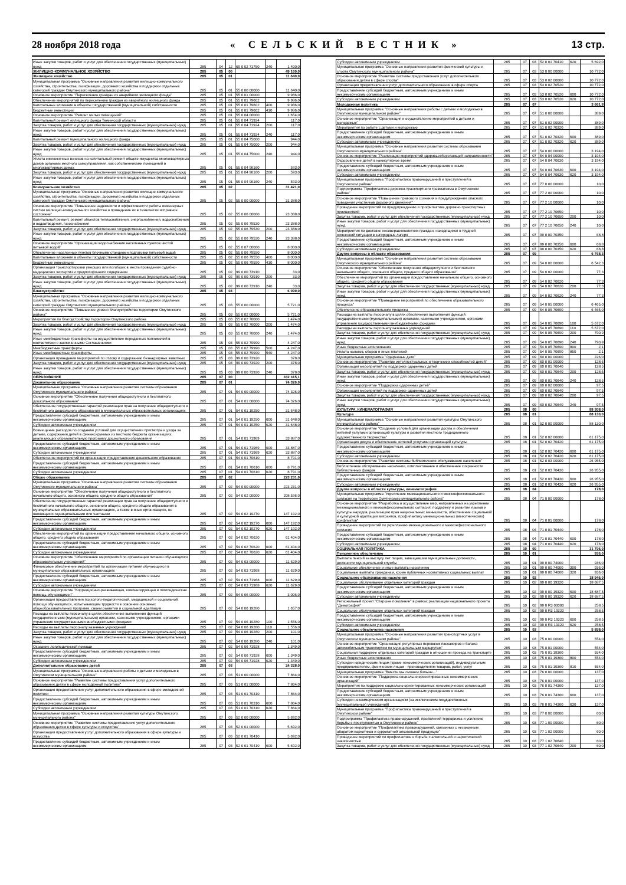28 ноября 2018 года « СЕЛЬСКИЙ ВЕСТНИК » 13 стр.
| Иные закупки товаров, работ и услуг для обеспечения государственных (муниципальных) нужд | 285 | 04 | 12 | 69 0 02 71750 | 240 | 1 400,0 |
| ЖИЛИЩНО-КОММУНАЛЬНОЕ ХОЗЯЙСТВО | 285 | 05 | 00 | | | 49 160,0 |
| Жилищное хозяйство | 285 | 05 | 01 | | | 11 640,0 |
| Муниципальная программа "Основные направления развития жилищно-коммунального хозяйства, строительства, газификации, дорожного хозяйства и поддержки отдельных категорий граждан Омутинского муниципального района" | 285 | 05 | 01 | 55 0 00 00000 | | 11 640,0 |
| Основное мероприятие "Переселение граждан из аварийного жилищного фонда" | 285 | 05 | 01 | 55 0 01 00000 | | 9 986,0 |
| Обеспечение мероприятий по переселению граждан из аварийного жилищного фонда | 285 | 05 | 01 | 55 0 01 79602 | | 9 986,0 |
| Капитальные вложения в объекты государственной (муниципальной) собственности | 285 | 05 | 01 | 55 0 01 79602 | 400 | 9 986,0 |
| Бюджетные инвестиции | 285 | 05 | 01 | 55 0 01 79602 | 410 | 9 986,0 |
| Основное мероприятие "Ремонт жилых помещений" | 285 | 05 | 01 | 55 0 04 00000 | | 1 654,0 |
| Капитальный ремонт жилищного фонда Тюменской области | 285 | 05 | 01 | 55 0 04 71924 | | 117,0 |
| Закупка товаров, работ и услуг для обеспечения государственных (муниципальных) нужд | 285 | 05 | 01 | 55 0 04 71924 | 200 | 117,0 |
| Иные закупки товаров, работ и услуг для обеспечения государственных (муниципальных) нужд | 285 | 05 | 01 | 55 0 04 71924 | 240 | 117,0 |
| Капитальный ремонт муниципального жилищного фонда | 285 | 05 | 01 | 55 0 04 75000 | | 944,0 |
| Закупка товаров, работ и услуг для обеспечения государственных (муниципальных) нужд | 285 | 05 | 01 | 55 0 04 75000 | 200 | 944,0 |
| Иные закупки товаров, работ и услуг для обеспечения государственных (муниципальных) нужд | 285 | 05 | 01 | 55 0 04 75000 | 240 | 944,0 |
| Уплата ежемесячных взносов на капитальный ремонт общего имущества многоквартирных домов органами местного самоуправления, как собственниками помещений в многоквартирных домах | 285 | 05 | 01 | 55 0 04 96160 | | 593,0 |
| Закупка товаров, работ и услуг для обеспечения государственных (муниципальных) нужд | 285 | 05 | 01 | 55 0 04 96160 | 200 | 593,0 |
| Иные закупки товаров, работ и услуг для обеспечения государственных (муниципальных) нужд | 285 | 05 | 01 | 55 0 04 96160 | 240 | 593,0 |
| Коммунальное хозяйство | 285 | 05 | 02 | | | 31 421,0 |
| Муниципальная программа "Основные направления развития жилищно-коммунального хозяйства, строительства, газификации, дорожного хозяйства и поддержки отдельных категорий граждан Омутинского муниципального района" | 285 | 05 | 02 | 55 0 00 00000 | | 31 388,0 |
| Основное мероприятие "Повышение надежности и эффективности работы инженерных систем жилищно-коммунального хозяйства и приведение их в технически исправное состояние" | 285 | 05 | 02 | 55 0 06 00000 | | 23 388,0 |
| Капитальный ремонт, ремонт объектов теплоснабжения, энергоснабжения, водоснабжения и водоотведения, газоснабжения | 285 | 05 | 02 | 55 0 06 79530 | | 23 388,0 |
| Закупка товаров, работ и услуг для обеспечения государственных (муниципальных) нужд | 285 | 05 | 02 | 55 0 06 79530 | 200 | 23 388,0 |
| Иные закупки товаров, работ и услуг для обеспечения государственных (муниципальных) нужд | 285 | 05 | 02 | 55 0 06 79530 | 240 | 23 388,0 |
| Основное мероприятие "Организация водоснабжения населенных пунктов чистой питьевой водой" | 285 | 05 | 02 | 55 0 07 00000 | | 8 000,0 |
| Обеспечение населенных пунктов блочными станциями подготовки питьевой водой | 285 | 05 | 02 | 55 0 06 79550 | | 8 000,0 |
| Капитальные вложения в объекты государственной (муниципальной) собственности | 285 | 05 | 02 | 55 0 06 79550 | 400 | 8 000,0 |
| Бюджетные инвестиции | 285 | 05 | 02 | 55 0 06 79550 | 410 | 8 000,0 |
| Организация транспортировки умерших или погибших в места проведения судебно-медицинских экспертиз и предпохоронного содержания | 285 | 05 | 02 | 99 0 00 73910 | | 33,0 |
| Закупка товаров, работ и услуг для обеспечения государственных (муниципальных) нужд | 285 | 05 | 02 | 99 0 00 73910 | 200 | 33,0 |
| Иные закупки товаров, работ и услуг для обеспечения государственных (муниципальных) нужд | 285 | 05 | 02 | 99 0 00 73910 | 240 | 33,0 |
| Благоустройство | 285 | 05 | 03 | | | 6 099,0 |
| Муниципальная программа "Основные направления развития жилищно-коммунального хозяйства, строительства, газификации, дорожного хозяйства и поддержки отдельных категорий граждан Омутинского муниципального района" | 285 | 05 | 03 | 55 0 00 00000 | | 5 721,0 |
| Основное мероприятие "Повышение уровня благоустройства территории Омутинского района" | 285 | 05 | 03 | 55 0 02 00000 | | 5 721,0 |
| Мероприятия по благоустройству территории Омутинского района | 285 | 05 | 03 | 55 0 02 76000 | | 1 474,0 |
| Закупка товаров, работ и услуг для обеспечения государственных (муниципальных) нужд | 285 | 05 | 03 | 55 0 02 76000 | 200 | 1 474,0 |
| Иные закупки товаров, работ и услуг для обеспечения государственных (муниципальных) нужд | 285 | 05 | 03 | 55 0 02 76000 | 240 | 1 474,0 |
| Иные межбюджетные трансферты на осуществление переданных полномочий в соответствии с заключенными Соглашениями | 285 | 05 | 03 | 55 0 02 79990 | | 4 247,0 |
| Межбюджетные трансферты | 285 | 05 | 03 | 55 0 02 79990 | 500 | 4 247,0 |
| Иные межбюджетные трансферты | 285 | 05 | 03 | 55 0 02 79990 | 540 | 4 247,0 |
| Организация проведения мероприятий по отлову и содержанию безнадзорных животных | 285 | 05 | 03 | 99 0 00 73920 | | 378,0 |
| Закупка товаров, работ и услуг для обеспечения государственных (муниципальных) нужд | 285 | 05 | 03 | 99 0 00 73920 | 200 | 378,0 |
| Иные закупки товаров, работ и услуг для обеспечения государственных (муниципальных) нужд | 285 | 05 | 03 | 99 0 00 73920 | 240 | 378,0 |
| ОБРАЗОВАНИЕ | 285 | 07 | 00 | | | 332 315,1 |
| Дошкольное образование | 285 | 07 | 01 | | | 74 326,0 |
| Муниципальная программа "Основные направления развития системы образования Омутинского муниципального района" | 285 | 07 | 01 | 54 0 00 00000 | | 74 326,0 |
| Основное мероприятие "Обеспечение получения общедоступного и бесплатного дошкольного образования" | 285 | 07 | 01 | 54 0 01 00000 | | 74 326,0 |
| Обеспечение государственных гарантий реализации прав на получение общедоступного и бесплатного дошкольного образования в муниципальных образовательных организациях | 285 | 07 | 01 | 54 0 01 19250 | | 31 648,0 |
| Предоставление субсидий бюджетным, автономным учреждениям и иным некоммерческим организациям | 285 | 07 | 01 | 54 0 01 19250 | 600 | 31 648,0 |
| Субсидии автономным учреждениям | 285 | 07 | 01 | 54 0 01 19250 | 620 | 31 648,0 |
| Возмещение расходов по созданию условий для осуществления присмотра и ухода за детьми, содержания детей в финансируемых из местного бюджета организациях, реализующих образовательную программу дошкольного образования | 285 | 07 | 01 | 54 0 01 71969 | | 33 887,0 |
| Предоставление субсидий бюджетным, автономным учреждениям и иным некоммерческим организациям | 285 | 07 | 01 | 54 0 01 71969 | 600 | 33 887,0 |
| Субсидии автономным учреждениям | 285 | 07 | 01 | 54 0 01 71969 | 620 | 33 887,0 |
| Обеспечение мероприятий по организации предоставления дошкольного образования | 285 | 07 | 01 | 54 0 01 70610 | | 8 791,0 |
| Предоставление субсидий бюджетным, автономным учреждениям и иным некоммерческим организациям | 285 | 07 | 01 | 54 0 01 70610 | 600 | 8 791,0 |
| Субсидии автономным учреждениям | 285 | 07 | 01 | 54 0 01 70610 | 620 | 8 791,0 |
| Общее образование | 285 | 07 | 02 | | | 223 231,0 |
| Муниципальная программа "Основные направления развития системы образования Омутинского муниципального района" | 285 | 07 | 02 | 54 0 00 00000 | | 223 231,0 |
| Основное мероприятие "Обеспечение получения общедоступного и бесплатного начального общего, основного общего, среднего общего образования" | 285 | 07 | 02 | 54 0 02 00000 | | 208 596,0 |
| Обеспечение государственных гарантий реализации прав на получение общедоступного и бесплатного начального общего, основного общего, среднего общего образования в муниципальных образовательных организациях, а также в иных организациях, не являющихся муниципальными или частными | 285 | 07 | 02 | 54 0 02 19270 | | 147 192,0 |
| Предоставление субсидий бюджетным, автономным учреждениям и иным некоммерческим организациям | 285 | 07 | 02 | 54 0 02 19270 | 600 | 147 192,0 |
| Субсидии автономным учреждениям | 285 | 07 | 02 | 54 0 02 19270 | 620 | 147 192,0 |
| Обеспечение мероприятий по организации предоставления начального общего, основного общего, среднего общего образования | 285 | 07 | 02 | 54 0 02 70620 | | 61 404,0 |
| Предоставление субсидий бюджетным, автономным учреждениям и иным некоммерческим организациям | 285 | 07 | 02 | 54 0 02 70620 | 600 | 61 404,0 |
| Субсидии автономным учреждениям | 285 | 07 | 02 | 54 0 02 70620 | 620 | 61 404,0 |
| Основное мероприятие "Обеспечение мероприятий по организации питания обучающихся образовательных учреждений" | 285 | 07 | 02 | 54 0 03 00000 | | 11 629,0 |
| Финансовое обеспечение мероприятий по организации питания обучающихся в муниципальных образовательных организациях | 285 | 07 | 02 | 54 0 03 71968 | | 11 629,0 |
| Предоставление субсидий бюджетным, автономным учреждениям и иным некоммерческим организациям | 285 | 07 | 02 | 54 0 03 71968 | 600 | 11 629,0 |
| Субсидии автономным учреждениям | 285 | 07 | 02 | 54 0 03 71968 | 620 | 11 629,0 |
| Основное мероприятие "Коррекционно-развивающая, компенсирующая и логопедическая помощь обучающимся" | 285 | 07 | 02 | 54 0 06 00000 | | 3 006,0 |
| Организация предоставления психолого-педагогической, медицинской и социальной помощи обучающимся, испытывающим трудности в освоении основных общеобразовательных программ, своем развитии и социальной адаптации | 285 | 07 | 02 | 54 0 06 19280 | | 1 657,0 |
| Расходы на выплаты персоналу в целях обеспечения выполнения функций государственными (муниципальными) органами, казенными учреждениями, органами управления государственными внебюджетными фондами | 285 | 07 | 02 | 54 0 06 19280 | 100 | 1 556,0 |
| Расходы на выплаты персоналу казенных учреждений | 285 | 07 | 02 | 54 0 06 19280 | 110 | 1 556,0 |
| Закупка товаров, работ и услуг для обеспечения государственных (муниципальных) нужд | 285 | 07 | 02 | 54 0 06 19280 | 200 | 101,0 |
| Иные закупки товаров, работ и услуг для обеспечения государственных (муниципальных) нужд | 285 | 07 | 02 | 54 0 06 19280 | 240 | 101,0 |
| Оказание логопедической помощи | 285 | 07 | 02 | 54 0 06 71928 | | 1 349,0 |
| Предоставление субсидий бюджетным, автономным учреждениям и иным некоммерческим организациям | 285 | 07 | 02 | 54 0 06 71928 | 600 | 1 349,0 |
| Субсидии автономным учреждениям | 285 | 07 | 02 | 54 0 06 71928 | 620 | 1 349,0 |
| Дополнительное образование детей | 285 | 07 | 03 | | | 24 328,0 |
| Муниципальная программа "Основные направления работы с детьми и молодежью в Омутинском муниципальном районе" | 285 | 07 | 03 | 51 0 00 00000 | | 7 864,0 |
| Основное мероприятие "Развитие системы предоставления услуг дополнительного образования детям в сфере молодежной политики" | 285 | 07 | 03 | 51 0 01 00000 | | 7 864,0 |
| Организация предоставления услуг дополнительного образования в сфере молодежной политики | 285 | 07 | 03 | 51 0 01 70310 | | 7 864,0 |
| Предоставление субсидий бюджетным, автономным учреждениям и иным некоммерческим организациям | 285 | 07 | 03 | 51 0 01 70310 | 600 | 7 864,0 |
| Субсидии автономным учреждениям | 285 | 07 | 03 | 51 0 01 70310 | 620 | 7 864,0 |
| Муниципальная программа "Основные направления развития культуры Омутинского муниципального района" | 285 | 07 | 03 | 52 0 00 00000 | | 5 692,0 |
| Основное мероприятие "Развитие системы предоставления услуг дополнительного образования детям в сфере культуры и искусства" | 285 | 07 | 03 | 52 0 01 00000 | | 5 692,0 |
| Организация предоставления услуг дополнительного образования в сфере культуры и искусства | 285 | 07 | 03 | 52 0 01 70410 | | 5 692,0 |
| Предоставление субсидий бюджетным, автономным учреждениям и иным некоммерческим организациям | 285 | 07 | 03 | 52 0 01 70410 | 600 | 5 692,0 |
| Субсидии автономным учреждениям | 285 | 07 | 03 | 52 0 01 70410 | 620 | 5 692,0 |
| Муниципальная программа "Основные направления развития физической культуры и спорта Омутинского муниципального района" | 285 | 07 | 03 | 53 0 00 00000 | | 10 772,0 |
| Основное мероприятие "Развитие системы предоставления услуг дополнительного образования детям в сфере спорта" | 285 | 07 | 03 | 53 0 02 00000 | | 10 772,0 |
| Организация предоставления услуг дополнительного образования в сфере спорта | 285 | 07 | 03 | 53 0 02 70520 | | 10 772,0 |
| Предоставление субсидий бюджетным, автономным учреждениям и иным некоммерческим организациям | 285 | 07 | 03 | 53 0 02 70520 | 600 | 10 772,0 |
| Субсидии автономным учреждениям | 285 | 07 | 03 | 53 0 02 70520 | 620 | 10 772,0 |
| Молодежная политика | 285 | 07 | 07 | | | 3 661,8 |
| Муниципальная программа "Основные направления работы с детьми и молодежью в Омутинском муниципальном районе" | 285 | 07 | 07 | 51 0 00 00000 | | 389,0 |
| Основное мероприятие "Организация и осуществление мероприятий с детьми и молодежью" | 285 | 07 | 07 | 51 0 02 00000 | | 389,0 |
| Мероприятия по работе с детьми и молодежью | 285 | 07 | 07 | 51 0 02 70320 | | 389,0 |
| Предоставление субсидий бюджетным, автономным учреждениям и иным некоммерческим организациям | 285 | 07 | 07 | 51 0 02 70320 | 600 | 389,0 |
| Субсидии автономным учреждениям | 285 | 07 | 07 | 51 0 02 70320 | 620 | 389,0 |
| Муниципальная программа "Основные направления развития системы образования Омутинского муниципального района" | 285 | 07 | 07 | 54 0 00 00000 | | 3 194,0 |
| Основное мероприятие "Реализация мероприятий здоровьесберегающей направленности" | 285 | 07 | 07 | 54 0 04 00000 | | 3 194,0 |
| Оздоровление детей в каникулярное время | 285 | 07 | 07 | 54 0 04 70630 | | 3 194,0 |
| Предоставление субсидий бюджетным, автономным учреждениям и иным некоммерческим организациям | 285 | 07 | 07 | 54 0 04 70630 | 600 | 3 194,0 |
| Субсидии автономным учреждениям | 285 | 07 | 07 | 54 0 04 70630 | 620 | 3 194,0 |
| Муниципальная программа "Профилактика правонарушений и преступлений в Омутинском районе" | 285 | 07 | 07 | 77 0 00 00000 | | 10,0 |
| Подпрограмма "Профилактика дорожно-транспортного травматизма в Омутинском районе" | 285 | 07 | 07 | 77 2 00 00000 | | 10,0 |
| Основное мероприятие "Повышение правового сознания и предупреждения опасного поведения участников дорожного движения" | 285 | 07 | 07 | 77 2 10 00000 | | 10,0 |
| Проведение мероприятий по предупреждению и профилактике дорожно-транспортных проишествий | 285 | 07 | 07 | 77 2 10 70650 | | 10,0 |
| Закупка товаров, работ и услуг для обеспечения государственных (муниципальных) нужд | 285 | 07 | 07 | 77 2 10 70650 | 200 | 10,0 |
| Иные закупки товаров, работ и услуг для обеспечения государственных (муниципальных) нужд | 285 | 07 | 07 | 77 2 10 70650 | 240 | 10,0 |
| Мероприятия по доставке несовершеннолетних граждан, находящихся в трудной жизненной ситуации в загородные лагеря | 285 | 07 | 07 | 99 0 00 70350 | | 68,8 |
| Предоставление субсидий бюджетным, автономным учреждениям и иным некоммерческим организациям | 285 | 07 | 07 | 99 0 00 70350 | 600 | 68,8 |
| Субсидии автономным учреждениям | 285 | 07 | 07 | 99 0 00 70350 | 620 | 68,8 |
| Другие вопросы в области образования | 285 | 07 | 09 | | | 6 768,3 |
| Муниципальная программа "Основные направления развития системы образования Омутинского муниципального района" | 285 | 07 | 09 | 54 0 00 00000 | | 6 542,3 |
| Основное мероприятие "Обеспечение получения общедоступного и бесплатного начального общего, основного общего, среднего общего образования" | 285 | 07 | 09 | 54 0 02 00000 | | 77,3 |
| Обеспечение мероприятий по организации предоставления начального общего, основного общего, среднего общего образования | 285 | 07 | 09 | 54 0 02 70620 | | 77,3 |
| Закупка товаров, работ и услуг для обеспечения государственных (муниципальных) нужд | 285 | 07 | 09 | 54 0 02 70620 | 200 | 77,3 |
| Иные закупки товаров, работ и услуг для обеспечения государственных (муниципальных) нужд | 285 | 07 | 09 | 54 0 02 70620 | 240 | 77,3 |
| Основное мероприятие "Проведение мероприятий по обеспечению образовательного процесса" | 285 | 07 | 09 | 54 0 05 00000 | | 6 465,0 |
| Обеспечение образовательного процесса | 285 | 07 | 09 | 54 0 05 70690 | | 6 465,0 |
| Расходы на выплаты персоналу в целях обеспечения выполнения функций государственными (муниципальными) органами, казенными учреждениями, органами управления государственными внебюджетными фондами | 285 | 07 | 09 | 54 0 05 70690 | 100 | 5 672,0 |
| Расходы на выплаты персоналу казенных учреждений | 285 | 07 | 09 | 54 0 05 70690 | 110 | 5 672,0 |
| Закупка товаров, работ и услуг для обеспечения государственных (муниципальных) нужд | 285 | 07 | 09 | 54 0 05 70690 | 200 | 790,9 |
| Иные закупки товаров, работ и услуг для обеспечения государственных (муниципальных) нужд | 285 | 07 | 09 | 54 0 05 70690 | 240 | 790,9 |
| Иные бюджетные ассигнования | 285 | 07 | 09 | 54 0 05 70690 | 800 | 2,1 |
| Уплата налогов, сборов и иных платежей | 285 | 07 | 09 | 54 0 05 70690 | 850 | 2,1 |
| Муниципальная программа "Одаренные дети" | 285 | 07 | 09 | 60 0 00 00000 | | 226,0 |
| Основное мероприятие "Развитие интеллектуальных и творческих способностей детей" | 285 | 07 | 09 | 60 0 01 00000 | | 128,5 |
| Организация мероприятий по поддержке одаренных детей | 285 | 07 | 09 | 60 0 01 70640 | | 128,5 |
| Закупка товаров, работ и услуг для обеспечения государственных (муниципальных) нужд | 285 | 07 | 09 | 60 0 01 70640 | 200 | 128,5 |
| Иные закупки товаров, работ и услуг для обеспечения государственных (муниципальных) нужд | 285 | 07 | 09 | 60 0 01 70640 | 240 | 128,5 |
| Основное мероприятие "Поддержка одаренных детей" | 285 | 07 | 09 | 60 0 02 00000 | | 97,5 |
| Организация мероприятий по поддержке одаренных детей | 285 | 07 | 09 | 60 0 02 70640 | | 97,5 |
| Закупка товаров, работ и услуг для обеспечения государственных (муниципальных) нужд | 285 | 07 | 09 | 60 0 02 70640 | 200 | 97,5 |
| Иные закупки товаров, работ и услуг для обеспечения государственных (муниципальных) нужд | 285 | 07 | 09 | 60 0 02 70640 | 240 | 97,5 |
| КУЛЬТУРА, КИНЕМАТОГРАФИЯ | 285 | 08 | 00 | | | 88 308,0 |
| Культура | 285 | 08 | 01 | | | 88 130,0 |
| Муниципальная программа "Основные направления развития культуры Омутинского муниципального района" | 285 | 08 | 01 | 52 0 00 00000 | | 88 130,0 |
| Основное мероприятие "Создание условий для организации досуга и обеспечения жителей услугами организаций культуры и развития местного традиционного художественного творчества" | 285 | 08 | 01 | 52 0 02 00000 | | 61 175,0 |
| Организация досуга и обеспечение жителей услугами организаций культуры | 285 | 08 | 01 | 52 0 02 70420 | | 61 175,0 |
| Предоставление субсидий бюджетным, автономным учреждениям и иным некоммерческим организациям | 285 | 08 | 01 | 52 0 02 70420 | 600 | 61 175,0 |
| Субсидии автономным учреждениям | 285 | 08 | 01 | 52 0 02 70420 | 620 | 61 175,0 |
| Основное мероприятие "Развитие системы библиотечного обслуживания населения" | 285 | 08 | 01 | 52 0 03 00000 | | 26 955,0 |
| Библиотечное обслуживание населения, комплектование и обеспечение сохранности библиотечных фондов | 285 | 08 | 01 | 52 0 03 70430 | | 26 955,0 |
| Предоставление субсидий бюджетным, автономным учреждениям и иным некоммерческим организациям | 285 | 08 | 01 | 52 0 03 70430 | 600 | 26 955,0 |
| Субсидии автономным учреждениям | 285 | 08 | 01 | 52 0 03 70430 | 620 | 26 955,0 |
| Другие вопросы в области культуры, кинематографии | 285 | 08 | 04 | | | 178,0 |
| Муниципальная программа "Укрепление межнационального и межконфессионального согласия на территории Омутинского муниципального района" | 285 | 08 | 04 | 71 0 00 00000 | | 178,0 |
| Основное мероприятие "Разработка и осуществление мер, направленных на укрепление межнационального и межконфессионального согласия, поддержку и развитие языков и культуры народов, реализацию прав национальных меньшинств, обеспечение социальной и культурной адаптации мигрантов, профилактику межнациональных (межэтнических) конфликтов" | 285 | 08 | 04 | 71 0 01 00000 | | 178,0 |
| Проведение мероприятий по укреплению межнационального и межконфессионального согласия | 285 | 08 | 04 | 71 0 01 70440 | | 178,0 |
| Предоставление субсидий бюджетным, автономным учреждениям и иным некоммерческим организациям | 285 | 08 | 04 | 71 0 01 70440 | 600 | 178,0 |
| Субсидии автономным учреждениям | 285 | 08 | 04 | 71 0 01 70440 | 620 | 178,0 |
| СОЦИАЛЬНАЯ ПОЛИТИКА | 285 | 10 | 00 | | | 31 796,0 |
| Пенсионное обеспечение | 285 | 10 | 01 | | | 936,0 |
| Выплата пенсий за выслугу лет лицам, замещавшим муниципальные должности, должности муниципальной службы | 285 | 10 | 01 | 99 0 00 74000 | | 936,0 |
| Социальное обеспечение и иные выплаты населению | 285 | 10 | 01 | 99 0 00 74000 | 300 | 936,0 |
| Социальные выплаты гражданам, кроме публичных нормативных социальных выплат | 285 | 10 | 01 | 99 0 00 74000 | 320 | 936,0 |
| Социальное обслуживание населения | 285 | 10 | 02 | | | 18 946,0 |
| Социальное обслуживание отдельных категорий граждан | 285 | 10 | 02 | 99 0 00 19320 | | 18 687,5 |
| Предоставление субсидий бюджетным, автономным учреждениям и иным некоммерческим организациям | 285 | 10 | 02 | 99 0 00 19320 | 600 | 18 687,5 |
| Субсидии автономным учреждениям | 285 | 10 | 02 | 99 0 00 19320 | 620 | 18 687,5 |
| Региональный проект "Старшее поколение" в рамках реализации национального проекта "Демография" | 285 | 10 | 02 | 99 0 R3 00000 | | 258,5 |
| Социальное обслуживание отдельных категорий граждан | 285 | 10 | 02 | 99 0 R3 19320 | | 258,5 |
| Предоставление субсидий бюджетным, автономным учреждениям и иным некоммерческим организациям | 285 | 10 | 02 | 99 0 R3 19320 | 600 | 258,5 |
| Субсидии автономным учреждениям | 285 | 10 | 02 | 99 0 R3 19320 | 620 | 258,5 |
| Социальное обеспечение населения | 285 | 10 | 03 | | | 5 898,0 |
| Муниципальная программа "Основные направления развития транспортных услуг в Омутинском муниципальном районе" | 285 | 10 | 03 | 75 0 00 00000 | | 554,0 |
| Основное мероприятие "Организация регулярных перевозок пассажиров и багажа автомобильным транспортом по муниципальным маршрутам" | 285 | 10 | 03 | 75 0 01 00000 | | 554,0 |
| Социальная поддержке отдельных категорий граждан в отношении проезда на транспорте | 285 | 10 | 03 | 75 0 01 19360 | | 554,0 |
| Иные бюджетные ассигнования | 285 | 10 | 03 | 75 0 01 19360 | 800 | 554,0 |
| Субсидии юридическим лицам (кроме некоммерческих организаций), индивидуальным предпринимателям, физическим лицам - производителям товаров, работ, услуг | 285 | 10 | 03 | 75 0 01 19360 | 810 | 554,0 |
| Муниципальная программа "Вместе мы сможем больше..." | 285 | 10 | 03 | 76 0 00 00000 | | 137,0 |
| Основное мероприятие "Поддержка социально ориентированных некоммерческих организаций" | 285 | 10 | 03 | 76 0 01 00000 | | 137,0 |
| Мероприятия по поддержке социально ориентированных некоммерческих организаций | 285 | 10 | 03 | 76 0 01 74360 | | 137,0 |
| Предоставление субсидий бюджетным, автономным учреждениям и иным некоммерческим организациям | 285 | 10 | 03 | 76 0 01 74360 | 600 | 137,0 |
| Субсидии некоммерческим организациям (за исключением государственных (муниципальных) учреждений) | 285 | 10 | 03 | 76 0 01 74360 | 630 | 137,0 |
| Муниципальная программа "Профилактика правонарушений и преступлений в Омутинском районе" | 285 | 10 | 03 | 77 0 00 00000 | | 60,0 |
| Подпрограмма "Профилактика правонарушений, проявлений терроризма и усилению борьбы с преступностью в Омутинском районе" | 285 | 10 | 03 | 77 1 00 00000 | | 60,0 |
| Основное мероприятие "Профилактика правонарушений, связанных с незаконным оборотом наркотиков и суррогатной алкогольной продукции" | 285 | 10 | 03 | 77 1 02 00000 | | 60,0 |
| Проведение мероприятий по профилактике и борьбе с алкогольной и наркотической зависимостью | 285 | 10 | 03 | 77 1 02 70640 | | 60,0 |
| Закупка товаров, работ и услуг для обеспечения государственных (муниципальных) нужд | 285 | 10 | 03 | 77 1 02 70640 | 200 | 60,0 |